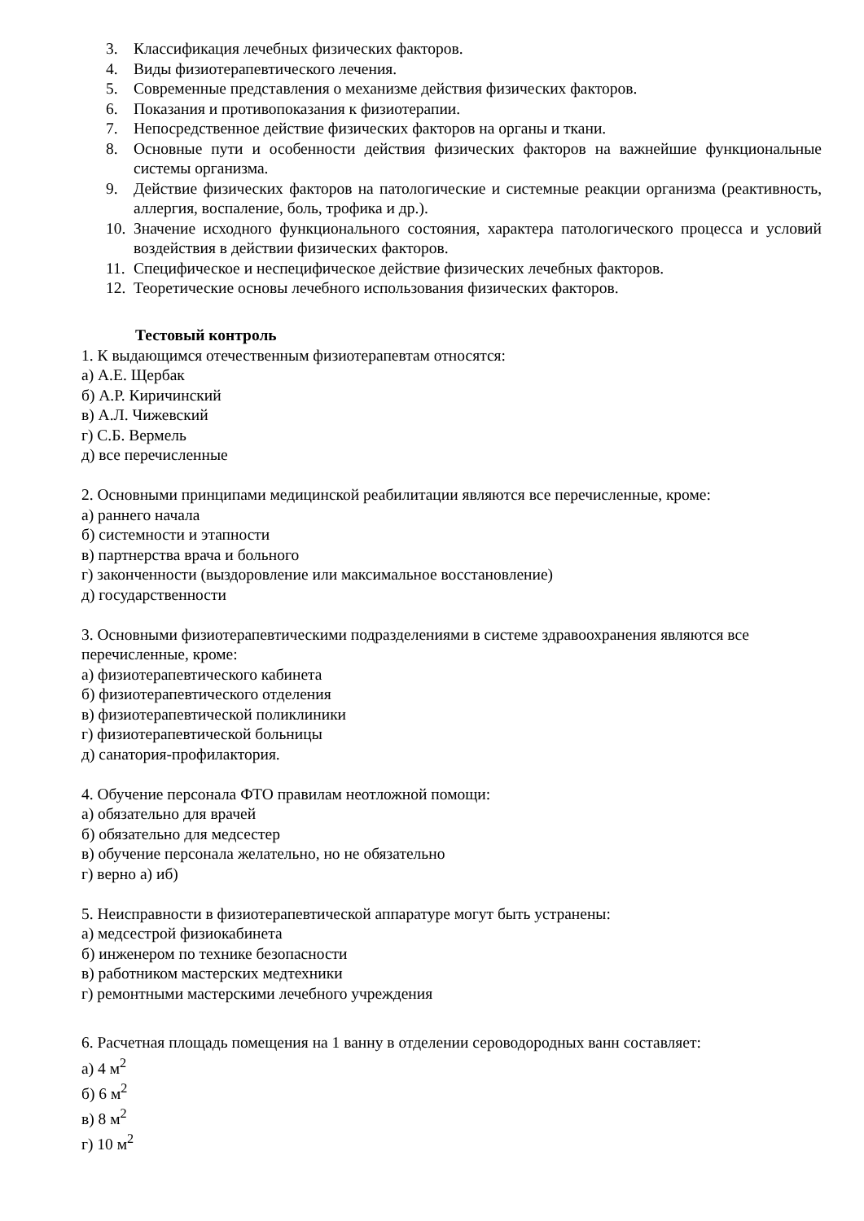3. Классификация лечебных физических факторов.
4. Виды физиотерапевтического лечения.
5. Современные представления о механизме действия физических факторов.
6. Показания и противопоказания к физиотерапии.
7. Непосредственное действие физических факторов на органы и ткани.
8. Основные пути и особенности действия физических факторов на важнейшие функциональные системы организма.
9. Действие физических факторов на патологические и системные реакции организма (реактивность, аллергия, воспаление, боль, трофика и др.).
10. Значение исходного функционального состояния, характера патологического процесса и условий воздействия в действии физических факторов.
11. Специфическое и неспецифическое действие физических лечебных факторов.
12. Теоретические основы лечебного использования физических факторов.
Тестовый контроль
1. К выдающимся отечественным физиотерапевтам относятся:
а) А.Е. Щербак
б) А.Р. Киричинский
в) А.Л. Чижевский
г) С.Б. Вермель
д) все перечисленные
2. Основными принципами медицинской реабилитации являются все перечисленные, кроме:
а) раннего начала
б) системности и этапности
в) партнерства врача и больного
г) законченности (выздоровление или максимальное восстановление)
д) государственности
3. Основными физиотерапевтическими подразделениями в системе здравоохранения являются все перечисленные, кроме:
а) физиотерапевтического кабинета
б) физиотерапевтического отделения
в) физиотерапевтической поликлиники
г) физиотерапевтической больницы
д) санатория-профилактория.
4. Обучение персонала ФТО правилам неотложной помощи:
а) обязательно для врачей
б) обязательно для медсестер
в) обучение персонала желательно, но не обязательно
г) верно а) иб)
5. Неисправности в физиотерапевтической аппаратуре могут быть устранены:
а) медсестрой физиокабинета
б) инженером по технике безопасности
в) работником мастерских медтехники
г) ремонтными мастерскими лечебного учреждения
6. Расчетная площадь помещения на 1 ванну в отделении сероводородных ванн составляет:
а) 4 м<sup>2</sup>
б) 6 м<sup>2</sup>
в) 8 м<sup>2</sup>
г) 10 м<sup>2</sup>